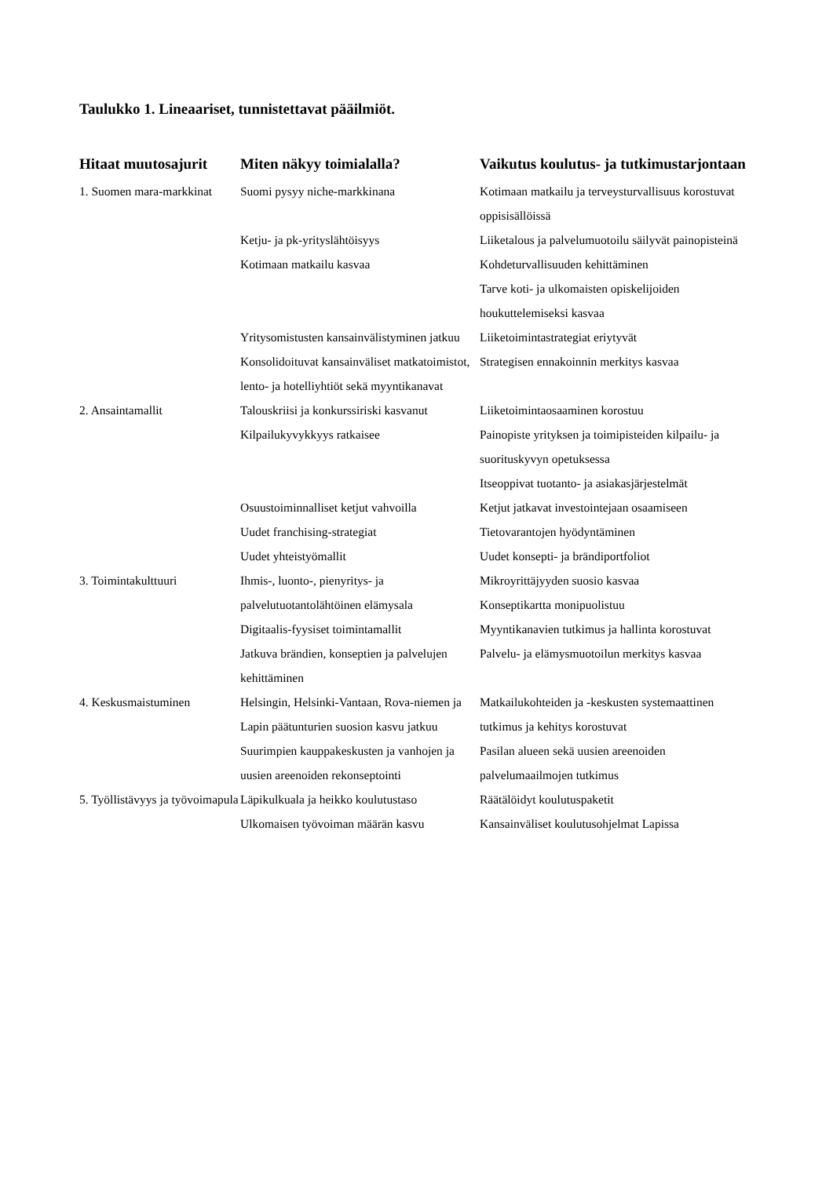Taulukko 1. Lineaariset, tunnistettavat pääilmiöt.
| Hitaat muutosajurit | Miten näkyy toimialalla? | Vaikutus koulutus- ja tutkimustarjontaan |
| --- | --- | --- |
| 1. Suomen mara-markkinat | Suomi pysyy niche-markkinana | Kotimaan matkailu ja terveysturvallisuus korostuvat oppisisällöissä |
| | Ketju- ja pk-yrityslähtöisyys | Liiketalous ja palvelumuotoilu säilyvät painopisteinä |
| | Kotimaan matkailu kasvaa | Kohdeturvallisuuden kehittäminen Tarve koti- ja ulkomaisten opiskelijoiden houkuttelemiseksi kasvaa |
| | Yritysomistusten kansainvälistyminen jatkuu | Liiketoimintastrategiat eriytyvät |
| | Konsolidoituvat kansainväliset matkatoimistot, lento- ja hotelliyhtiöt sekä myyntikanavat | Strategisen ennakoinnin merkitys kasvaa |
| 2. Ansaintamallit | Talouskriisi ja konkurssiriski kasvanut | Liiketoimintaosaaminen korostuu |
| | Kilpailukyvykkyys ratkaisee | Painopiste yrityksen ja toimipisteiden kilpailu- ja suorituskyvyn opetuksessa Itseoppivat tuotanto- ja asiakasjärjestelmät |
| | Osuustoiminnalliset ketjut vahvoilla | Ketjut jatkavat investointejaan osaamiseen |
| | Uudet franchising-strategiat | Tietovarantojen hyödyntäminen |
| | Uudet yhteistyömallit | Uudet konsepti- ja brändiportfoliot |
| 3. Toimintakulttuuri | Ihmis-, luonto-, pienyritys- ja palvelutuotantolähtöinen elämysala | Mikroyrittäjyyden suosio kasvaa Konseptikartta monipuolistuu |
| | Digitaalis-fyysiset toimintamallit | Myyntikanavien tutkimus ja hallinta korostuvat |
| | Jatkuva brändien, konseptien ja palvelujen kehittäminen | Palvelu- ja elämysmuotoilun merkitys kasvaa |
| 4. Keskusmaistuminen | Helsingin, Helsinki-Vantaan, Rova-niemen ja Lapin päätunturien suosion kasvu jatkuu | Matkailukohteiden ja -keskusten systemaattinen tutkimus ja kehitys korostuvat |
| | Suurimpien kauppakeskusten ja vanhojen ja uusien areenoiden rekonseptointi | Pasilan alueen sekä uusien areenoiden palvelumaailmojen tutkimus |
| 5. Työllistävyys ja työvoimapula | Läpikulkuala ja heikko koulutustaso Ulkomaisen työvoiman määrän kasvu | Räätälöidyt koulutuspaketit Kansainväliset koulutusohjelmat Lapissa |